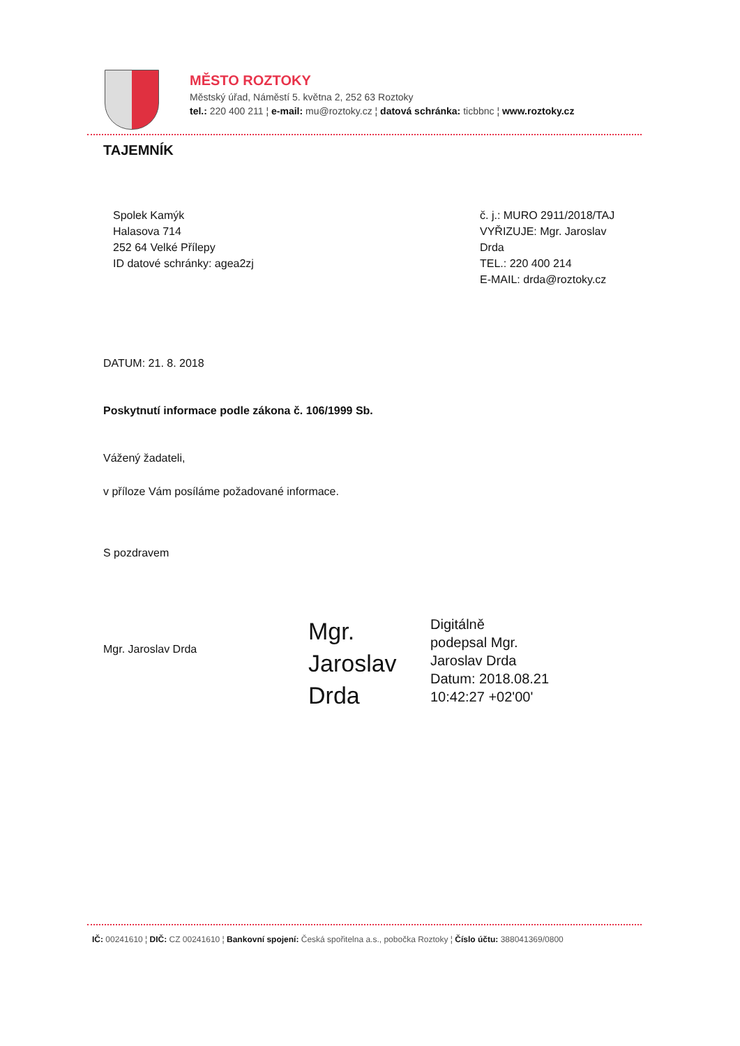MĚSTO ROZTOKY
Městský úřad, Náměstí 5. května 2, 252 63 Roztoky
tel.: 220 400 211 ¦ e-mail: mu@roztoky.cz ¦ datová schránka: ticbbnc ¦ www.roztoky.cz
TAJEMNÍK
Spolek Kamýk
Halasova 714
252 64 Velké Přílepy
ID datové schránky: agea2zj
č. j.: MURO 2911/2018/TAJ
VYŘIZUJE: Mgr. Jaroslav Drda
TEL.: 220 400 214
E-MAIL: drda@roztoky.cz
DATUM: 21. 8. 2018
Poskytnutí informace podle zákona č. 106/1999 Sb.
Vážený žadateli,
v příloze Vám posíláme požadované informace.
S pozdravem
Mgr. Jaroslav Drda
Mgr. Jaroslav Drda
Digitálně
podepsal Mgr.
Jaroslav Drda
Datum: 2018.08.21
10:42:27 +02'00'
IČ: 00241610 ¦ DIČ: CZ 00241610 ¦ Bankovní spojení: Česká spořitelna a.s., pobočka Roztoky ¦ Číslo účtu: 388041369/0800